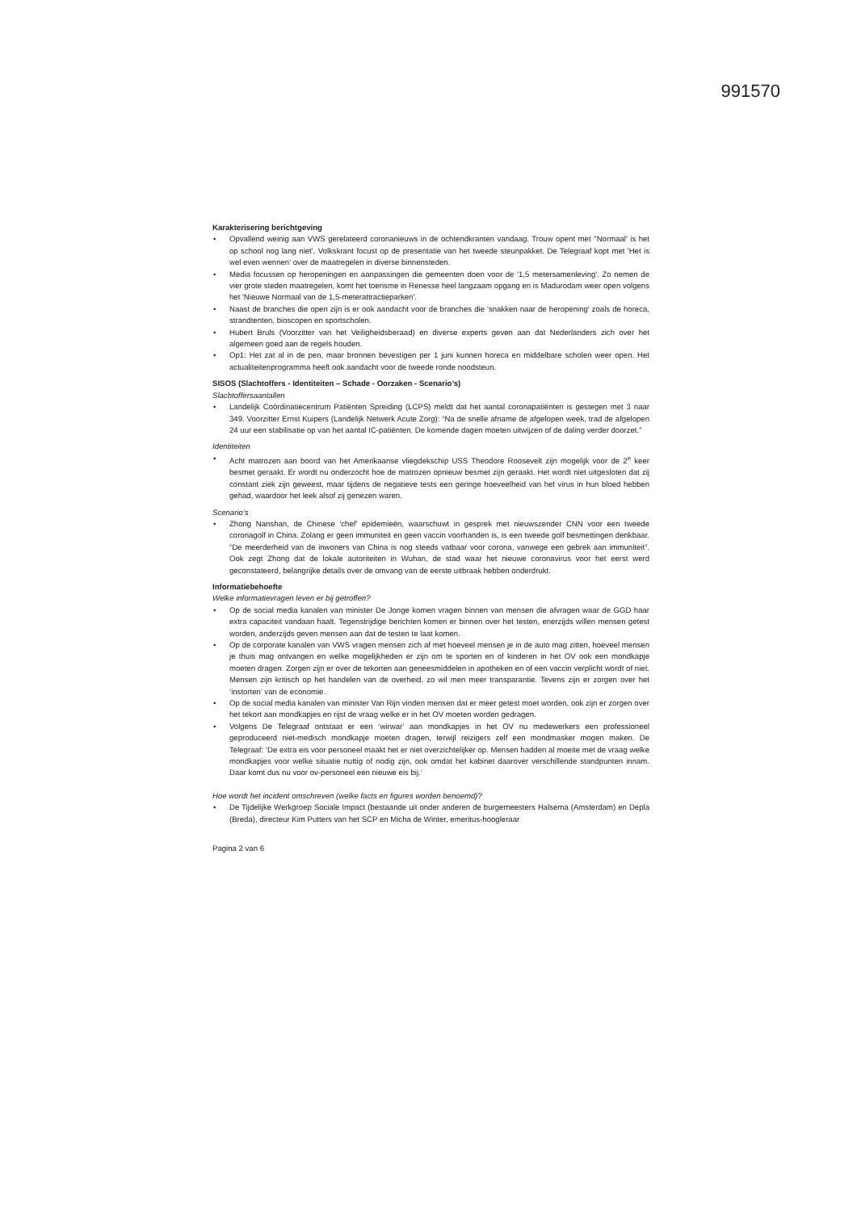991570
Karakterisering berichtgeving
Opvallend weinig aan VWS gerelateerd coronanieuws in de ochtendkranten vandaag. Trouw opent met ''Normaal' is het op school nog lang niet', Volkskrant focust op de presentatie van het tweede steunpakket. De Telegraaf kopt met 'Het is wel even wennen' over de maatregelen in diverse binnensteden.
Media focussen op heropeningen en aanpassingen die gemeenten doen voor de '1,5 metersamenleving'. Zo nemen de vier grote steden maatregelen, komt het toerisme in Renesse heel langzaam opgang en is Madurodam weer open volgens het 'Nieuwe Normaal van de 1,5-meterattractieparken'.
Naast de branches die open zijn is er ook aandacht voor de branches die 'snakken naar de heropening' zoals de horeca, strandtenten, bioscopen en sportscholen.
Hubert Bruls (Voorzitter van het Veiligheidsberaad) en diverse experts geven aan dat Nederlanders zich over het algemeen goed aan de regels houden.
Op1: Het zat al in de pen, maar bronnen bevestigen per 1 juni kunnen horeca en middelbare scholen weer open. Het actualiteitenprogramma heeft ook aandacht voor de tweede ronde noodsteun.
SISOS (Slachtoffers - Identiteiten – Schade - Oorzaken - Scenario’s)
Slachtoffersaantallen
Landelijk Coördinatiecentrum Patiënten Spreiding (LCPS) meldt dat het aantal coronapatiënten is gestegen met 3 naar 349. Voorzitter Ernst Kuipers (Landelijk Netwerk Acute Zorg): “Na de snelle afname de afgelopen week, trad de afgelopen 24 uur een stabilisatie op van het aantal IC-patiënten. De komende dagen moeten uitwijzen of de daling verder doorzet.”
Identiteiten
Acht matrozen aan boord van het Amerikaanse vliegdekschip USS Theodore Roosevelt zijn mogelijk voor de 2<sup>e</sup> keer besmet geraakt. Er wordt nu onderzocht hoe de matrozen opnieuw besmet zijn geraakt. Het wordt niet uitgesloten dat zij constant ziek zijn geweest, maar tijdens de negatieve tests een geringe hoeveelheid van het virus in hun bloed hebben gehad, waardoor het leek alsof zij genezen waren.
Scenario’s
Zhong Nanshan, de Chinese 'chef' epidemieën, waarschuwt in gesprek met nieuwszender CNN voor een tweede coronagolf in China. Zolang er geen immuniteit en geen vaccin voorhanden is, is een tweede golf besmettingen denkbaar. “De meerderheid van de inwoners van China is nog steeds vatbaar voor corona, vanwege een gebrek aan immuniteit”. Ook zegt Zhong dat de lokale autoriteiten in Wuhan, de stad waar het nieuwe coronavirus voor het eerst werd geconstateerd, belangrijke details over de omvang van de eerste uitbraak hebben onderdrukt.
Informatiebehoefte
Welke informatievragen leven er bij getroffen?
Op de social media kanalen van minister De Jonge komen vragen binnen van mensen die afvragen waar de GGD haar extra capaciteit vandaan haalt. Tegenstrijdige berichten komen er binnen over het testen, enerzijds willen mensen getest worden, anderzijds geven mensen aan dat de testen te laat komen.
Op de corporate kanalen van VWS vragen mensen zich af met hoeveel mensen je in de auto mag zitten, hoeveel mensen je thuis mag ontvangen en welke mogelijkheden er zijn om te sporten en of kinderen in het OV ook een mondkapje moeten dragen. Zorgen zijn er over de tekorten aan geneesmiddelen in apotheken en of een vaccin verplicht wordt of niet. Mensen zijn kritisch op het handelen van de overheid, zo wil men meer transparantie. Tevens zijn er zorgen over het ‘instorten’ van de economie.
Op de social media kanalen van minister Van Rijn vinden mensen dat er meer getest moet worden, ook zijn er zorgen over het tekort aan mondkapjes en rijst de vraag welke er in het OV moeten worden gedragen.
Volgens De Telegraaf ontstaat er een ‘wirwar’ aan mondkapjes in het OV nu medewerkers een professioneel geproduceerd niet-medisch mondkapje moeten dragen, terwijl reizigers zelf een mondmasker mogen maken. De Telegraaf: ‘De extra eis voor personeel maakt het er niet overzichtelijker op. Mensen hadden al moeite met de vraag welke mondkapjes voor welke situatie nuttig of nodig zijn, ook omdat het kabinet daarover verschillende standpunten innam. Daar komt dus nu voor ov-personeel een nieuwe eis bij.’
Hoe wordt het incident omschreven (welke facts en figures worden benoemd)?
De Tijdelijke Werkgroep Sociale Impact (bestaande uit onder anderen de burgemeesters Halsema (Amsterdam) en Depla (Breda), directeur Kim Putters van het SCP en Micha de Winter, emeritus-hoogleraar
Pagina 2 van 6